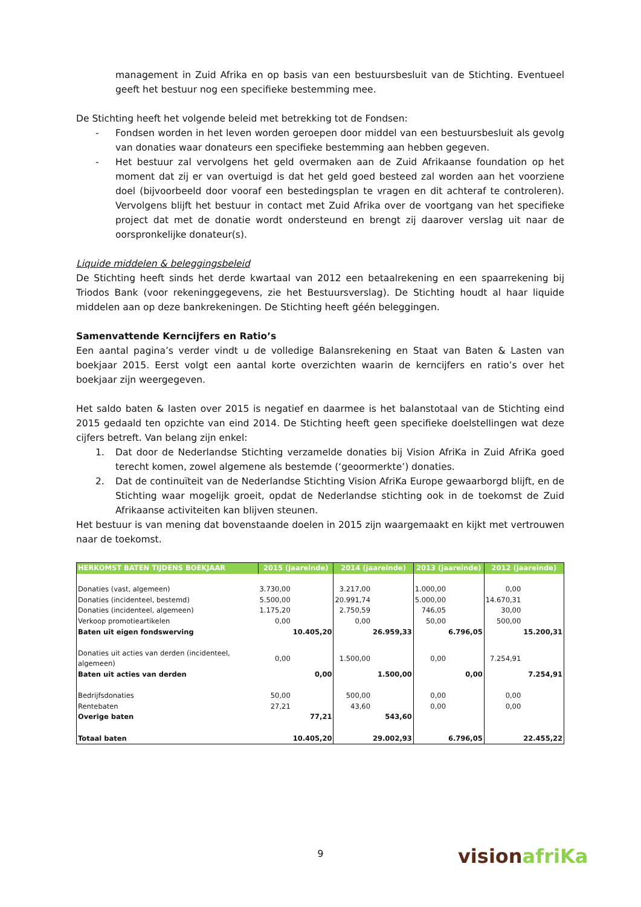management in Zuid Afrika en op basis van een bestuursbesluit van de Stichting. Eventueel geeft het bestuur nog een specifieke bestemming mee.
De Stichting heeft het volgende beleid met betrekking tot de Fondsen:
- Fondsen worden in het leven worden geroepen door middel van een bestuursbesluit als gevolg van donaties waar donateurs een specifieke bestemming aan hebben gegeven.
- Het bestuur zal vervolgens het geld overmaken aan de Zuid Afrikaanse foundation op het moment dat zij er van overtuigd is dat het geld goed besteed zal worden aan het voorziene doel (bijvoorbeeld door vooraf een bestedingsplan te vragen en dit achteraf te controleren). Vervolgens blijft het bestuur in contact met Zuid Afrika over de voortgang van het specifieke project dat met de donatie wordt ondersteund en brengt zij daarover verslag uit naar de oorspronkelijke donateur(s).
Liquide middelen & beleggingsbeleid
De Stichting heeft sinds het derde kwartaal van 2012 een betaalrekening en een spaarrekening bij Triodos Bank (voor rekeninggegevens, zie het Bestuursverslag). De Stichting houdt al haar liquide middelen aan op deze bankrekeningen. De Stichting heeft géén beleggingen.
Samenvattende Kerncijfers en Ratio’s
Een aantal pagina’s verder vindt u de volledige Balansrekening en Staat van Baten & Lasten van boekjaar 2015. Eerst volgt een aantal korte overzichten waarin de kerncijfers en ratio’s over het boekjaar zijn weergegeven.
Het saldo baten & lasten over 2015 is negatief en daarmee is het balanstotaal van de Stichting eind 2015 gedaald ten opzichte van eind 2014. De Stichting heeft geen specifieke doelstellingen wat deze cijfers betreft. Van belang zijn enkel:
1. Dat door de Nederlandse Stichting verzamelde donaties bij Vision AfriKa in Zuid AfriKa goed terecht komen, zowel algemene als bestemde (‘geoormerkte’) donaties.
2. Dat de continuïteit van de Nederlandse Stichting Vision AfriKa Europe gewaarborgd blijft, en de Stichting waar mogelijk groeit, opdat de Nederlandse stichting ook in de toekomst de Zuid Afrikaanse activiteiten kan blijven steunen.
Het bestuur is van mening dat bovenstaande doelen in 2015 zijn waargemaakt en kijkt met vertrouwen naar de toekomst.
| HERKOMST BATEN TIJDENS BOEKJAAR | 2015 (jaareinde) | | 2014 (jaareinde) | | 2013 (jaareinde) | | 2012 (jaareinde) | |
| --- | --- | --- | --- | --- | --- | --- | --- | --- |
| Donaties (vast, algemeen) | 3.730,00 | | 3.217,00 | | 1.000,00 | | 0,00 | |
| Donaties (incidenteel, bestemd) | 5.500,00 | | 20.991,74 | | 5.000,00 | | 14.670,31 | |
| Donaties (incidenteel, algemeen) | 1.175,20 | | 2.750,59 | | 746,05 | | 30,00 | |
| Verkoop promotieartikelen | 0,00 | | 0,00 | | 50,00 | | 500,00 | |
| Baten uit eigen fondswerving | | 10.405,20 | | 26.959,33 | | 6.796,05 | | 15.200,31 |
| Donaties uit acties van derden (incidenteel, algemeen) | 0,00 | | 1.500,00 | | 0,00 | | 7.254,91 | |
| Baten uit acties van derden | | 0,00 | | 1.500,00 | | 0,00 | | 7.254,91 |
| Bedrijfsdonaties | 50,00 | | 500,00 | | 0,00 | | 0,00 | |
| Rentebaten | 27,21 | | 43,60 | | 0,00 | | 0,00 | |
| Overige baten | | 77,21 | | 543,60 | | | | |
| Totaal baten | | 10.405,20 | | 29.002,93 | | 6.796,05 | | 22.455,22 |
9 visionafriKa